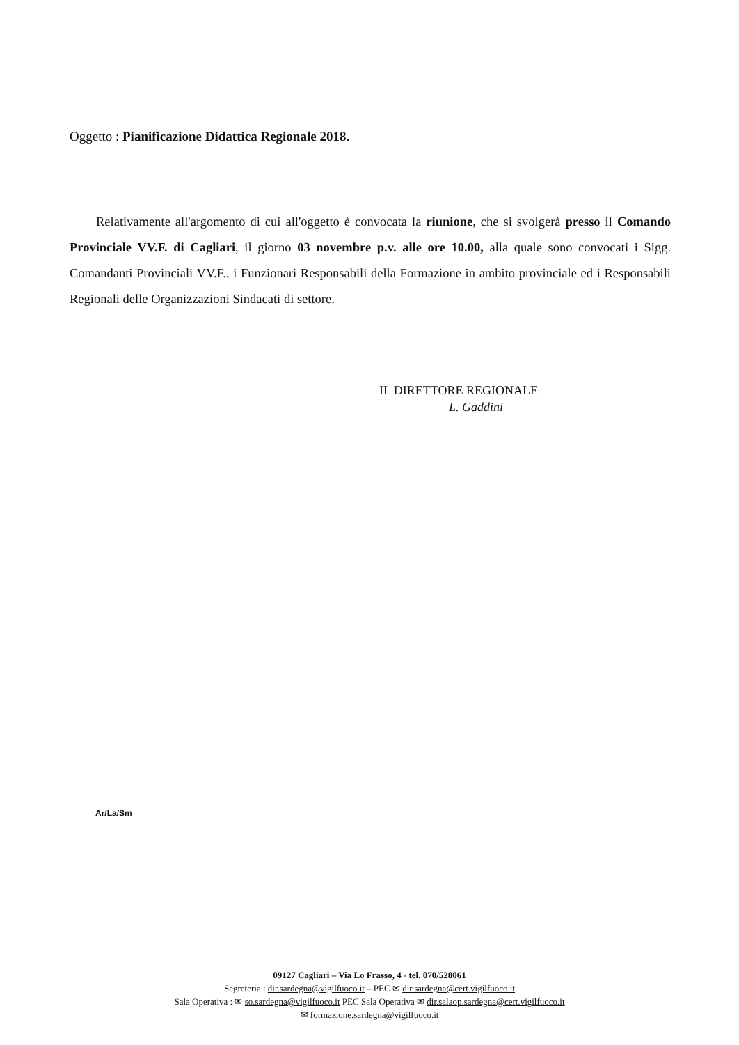Oggetto : Pianificazione Didattica Regionale 2018.
Relativamente all'argomento di cui all'oggetto è convocata la riunione, che si svolgerà presso il Comando Provinciale VV.F. di Cagliari, il giorno 03 novembre p.v. alle ore 10.00, alla quale sono convocati i Sigg. Comandanti Provinciali VV.F., i Funzionari Responsabili della Formazione in ambito provinciale ed i Responsabili Regionali delle Organizzazioni Sindacati di settore.
IL DIRETTORE REGIONALE
L. Gaddini
Ar/La/Sm
09127 Cagliari – Via Lo Frasso, 4 - tel. 070/528061
Segreteria : dir.sardegna@vigilfuoco.it – PEC ✉ dir.sardegna@cert.vigilfuoco.it
Sala Operativa : ✉ so.sardegna@vigilfuoco.it PEC Sala Operativa ✉ dir.salaop.sardegna@cert.vigilfuoco.it
✉ formazione.sardegna@vigilfuoco.it